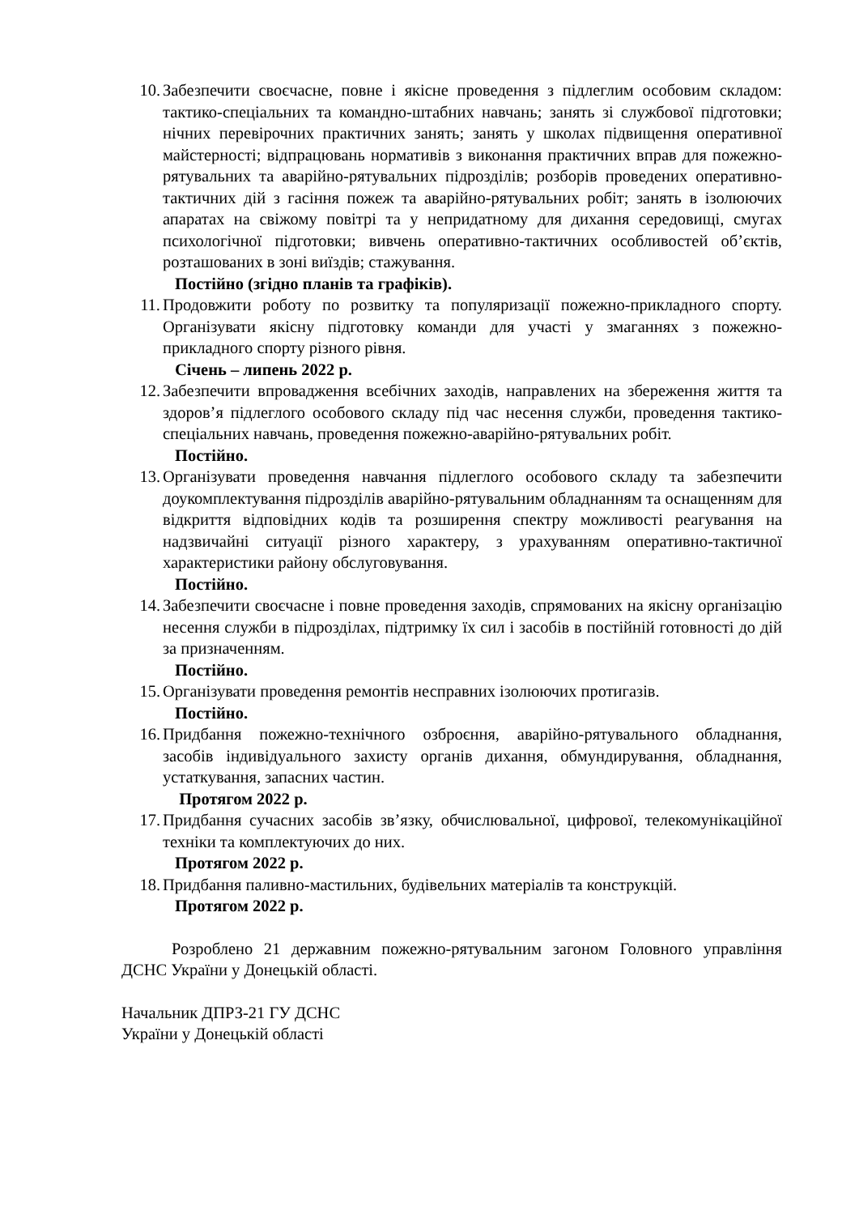10.
Забезпечити своєчасне, повне і якісне проведення з підлеглим особовим складом: тактико-спеціальних та командно-штабних навчань; занять зі службової підготовки; нічних перевірочних практичних занять; занять у школах підвищення оперативної майстерності; відпрацювань нормативів з виконання практичних вправ для пожежно-рятувальних та аварійно-рятувальних підрозділів; розборів проведених оперативно-тактичних дій з гасіння пожеж та аварійно-рятувальних робіт; занять в ізолюючих апаратах на свіжому повітрі та у непридатному для дихання середовищі, смугах психологічної підготовки; вивчень оперативно-тактичних особливостей об’єктів, розташованих в зоні виїздів; стажування.
Постійно (згідно планів та графіків).
11.
Продовжити роботу по розвитку та популяризації пожежно-прикладного спорту. Організувати якісну підготовку команди для участі у змаганнях з пожежно-прикладного спорту різного рівня.
Січень – липень 2022 р.
12.
Забезпечити впровадження всебічних заходів, направлених на збереження життя та здоров’я підлеглого особового складу під час несення служби, проведення тактико-спеціальних навчань, проведення пожежно-аварійно-рятувальних робіт.
Постійно.
13.
Організувати проведення навчання підлеглого особового складу та забезпечити доукомплектування підрозділів аварійно-рятувальним обладнанням та оснащенням для відкриття відповідних кодів та розширення спектру можливості реагування на надзвичайні ситуації різного характеру, з урахуванням оперативно-тактичної характеристики району обслуговування.
Постійно.
14.
Забезпечити своєчасне і повне проведення заходів, спрямованих на якісну організацію несення служби в підрозділах, підтримку їх сил і засобів в постійній готовності до дій за призначенням.
Постійно.
15.
Організувати проведення ремонтів несправних ізолюючих протигазів.
Постійно.
16.
Придбання пожежно-технічного озброєння, аварійно-рятувального обладнання, засобів індивідуального захисту органів дихання, обмундирування, обладнання, устаткування, запасних частин.
Протягом 2022 р.
17.
Придбання сучасних засобів зв’язку, обчислювальної, цифрової, телекомунікаційної техніки та комплектуючих до них.
Протягом 2022 р.
18.
Придбання паливно-мастильних, будівельних матеріалів та конструкцій.
Протягом 2022 р.
Розроблено 21 державним пожежно-рятувальним загоном Головного управління ДСНС України у Донецькій області.
Начальник ДПРЗ-21 ГУ ДСНС
України у Донецькій області